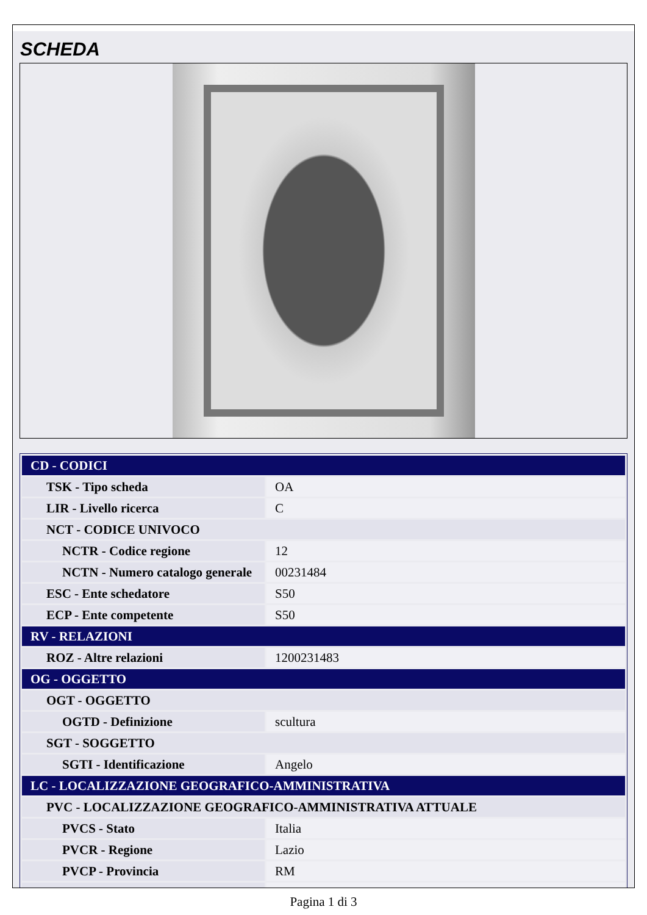SCHEDA
| CD - CODICI | |
| TSK - Tipo scheda | OA |
| LIR - Livello ricerca | C |
| NCT - CODICE UNIVOCO | |
| NCTR - Codice regione | 12 |
| NCTN - Numero catalogo generale | 00231484 |
| ESC - Ente schedatore | S50 |
| ECP - Ente competente | S50 |
| RV - RELAZIONI | |
| ROZ - Altre relazioni | 1200231483 |
| OG - OGGETTO | |
| OGT - OGGETTO | |
| OGTD - Definizione | scultura |
| SGT - SOGGETTO | |
| SGTI - Identificazione | Angelo |
| LC - LOCALIZZAZIONE GEOGRAFICO-AMMINISTRATIVA | |
| PVC - LOCALIZZAZIONE GEOGRAFICO-AMMINISTRATIVA ATTUALE | |
| PVCS - Stato | Italia |
| PVCR - Regione | Lazio |
| PVCP - Provincia | RM |
Pagina 1 di 3